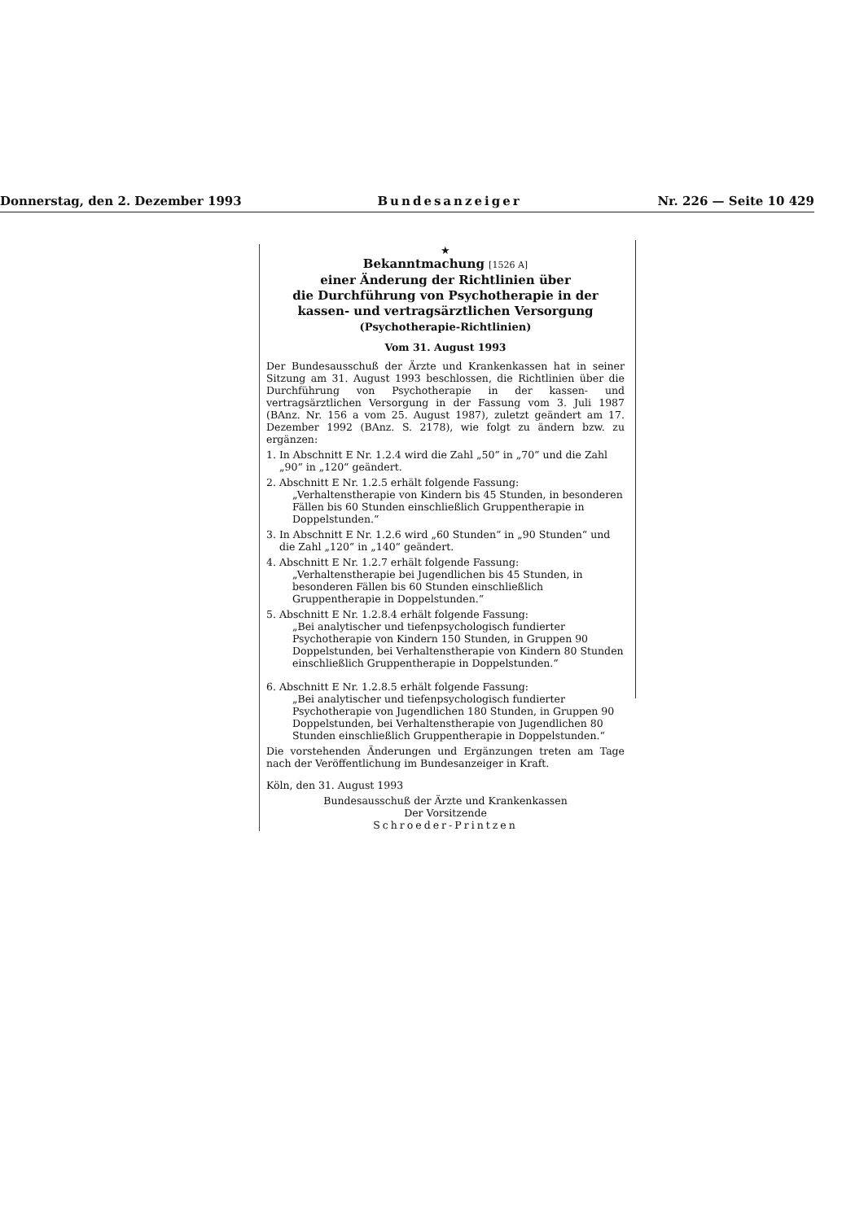Donnerstag, den 2. Dezember 1993 Bundesanzeiger Nr. 226 — Seite 10 429
★
Bekanntmachung [1526 A]
einer Änderung der Richtlinien über
die Durchführung von Psychotherapie in der
kassen- und vertragsärztlichen Versorgung
(Psychotherapie-Richtlinien)
Vom 31. August 1993
Der Bundesausschuß der Ärzte und Krankenkassen hat in seiner Sitzung am 31. August 1993 beschlossen, die Richtlinien über die Durchführung von Psychotherapie in der kassen- und vertragsärztlichen Versorgung in der Fassung vom 3. Juli 1987 (BAnz. Nr. 156 a vom 25. August 1987), zuletzt geändert am 17. Dezember 1992 (BAnz. S. 2178), wie folgt zu ändern bzw. zu ergänzen:
1. In Abschnitt E Nr. 1.2.4 wird die Zahl „50“ in „70“ und die Zahl „90“ in „120“ geändert.
2. Abschnitt E Nr. 1.2.5 erhält folgende Fassung:
„Verhaltenstherapie von Kindern bis 45 Stunden, in besonderen Fällen bis 60 Stunden einschließlich Gruppentherapie in Doppelstunden.“
3. In Abschnitt E Nr. 1.2.6 wird „60 Stunden“ in „90 Stunden“ und die Zahl „120“ in „140“ geändert.
4. Abschnitt E Nr. 1.2.7 erhält folgende Fassung:
„Verhaltenstherapie bei Jugendlichen bis 45 Stunden, in besonderen Fällen bis 60 Stunden einschließlich Gruppentherapie in Doppelstunden.“
5. Abschnitt E Nr. 1.2.8.4 erhält folgende Fassung:
„Bei analytischer und tiefenpsychologisch fundierter Psychotherapie von Kindern 150 Stunden, in Gruppen 90 Doppelstunden, bei Verhaltenstherapie von Kindern 80 Stunden einschließlich Gruppentherapie in Doppelstunden.“
6. Abschnitt E Nr. 1.2.8.5 erhält folgende Fassung:
„Bei analytischer und tiefenpsychologisch fundierter Psychotherapie von Jugendlichen 180 Stunden, in Gruppen 90 Doppelstunden, bei Verhaltenstherapie von Jugendlichen 80 Stunden einschließlich Gruppentherapie in Doppelstunden.“
Die vorstehenden Änderungen und Ergänzungen treten am Tage nach der Veröffentlichung im Bundesanzeiger in Kraft.
Köln, den 31. August 1993
Bundesausschuß der Ärzte und Krankenkassen
Der Vorsitzende
Schroeder-Printzen